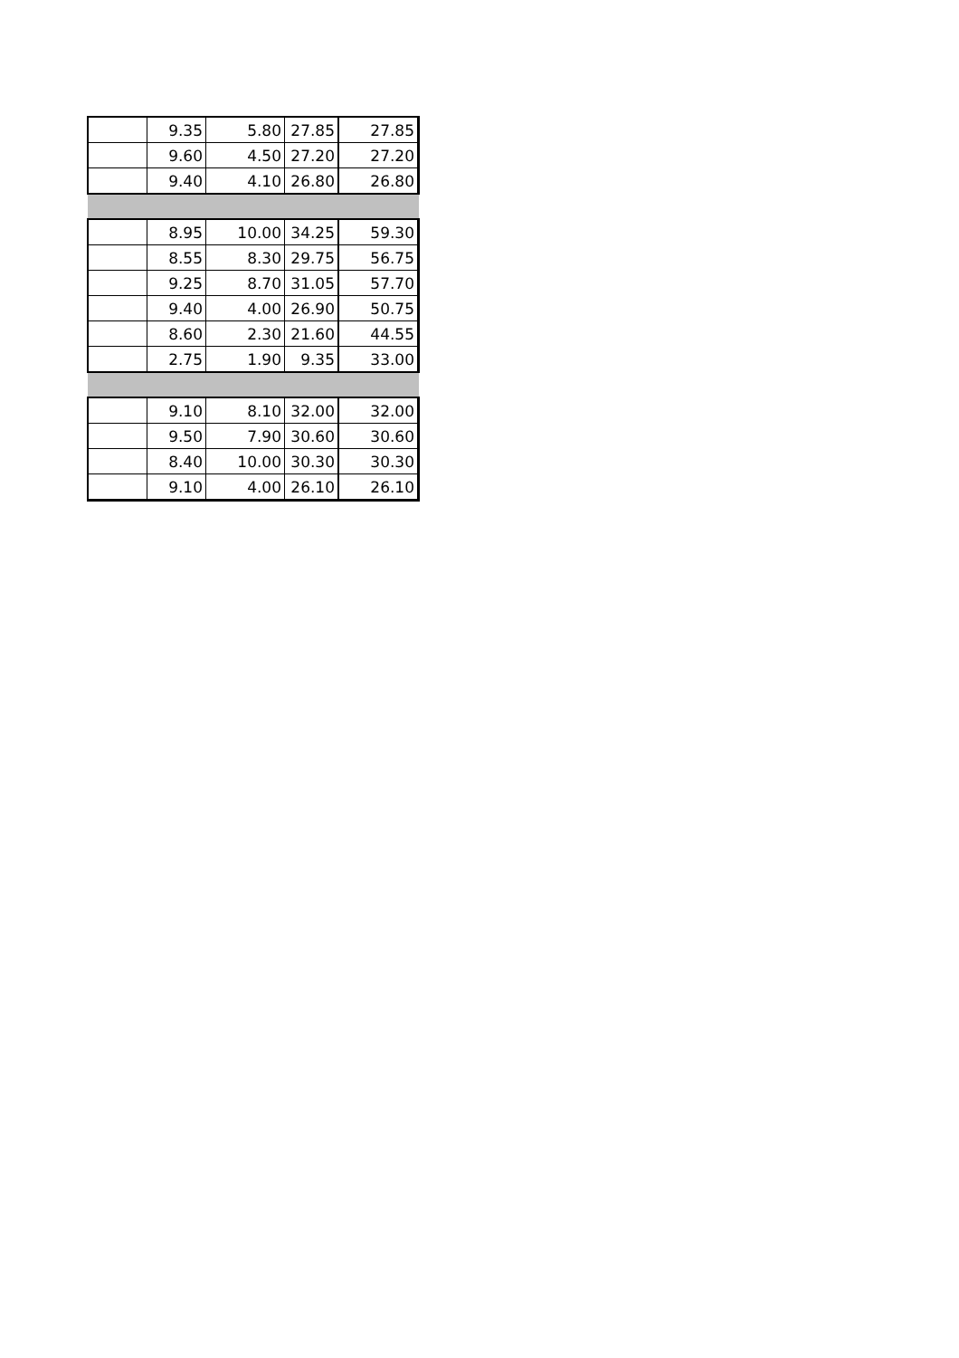| | 9.35 | 5.80 | 27.85 | 27.85 |
| | 9.60 | 4.50 | 27.20 | 27.20 |
| | 9.40 | 4.10 | 26.80 | 26.80 |
| | 8.95 | 10.00 | 34.25 | 59.30 |
| | 8.55 | 8.30 | 29.75 | 56.75 |
| | 9.25 | 8.70 | 31.05 | 57.70 |
| | 9.40 | 4.00 | 26.90 | 50.75 |
| | 8.60 | 2.30 | 21.60 | 44.55 |
| | 2.75 | 1.90 | 9.35 | 33.00 |
| | 9.10 | 8.10 | 32.00 | 32.00 |
| | 9.50 | 7.90 | 30.60 | 30.60 |
| | 8.40 | 10.00 | 30.30 | 30.30 |
| | 9.10 | 4.00 | 26.10 | 26.10 |